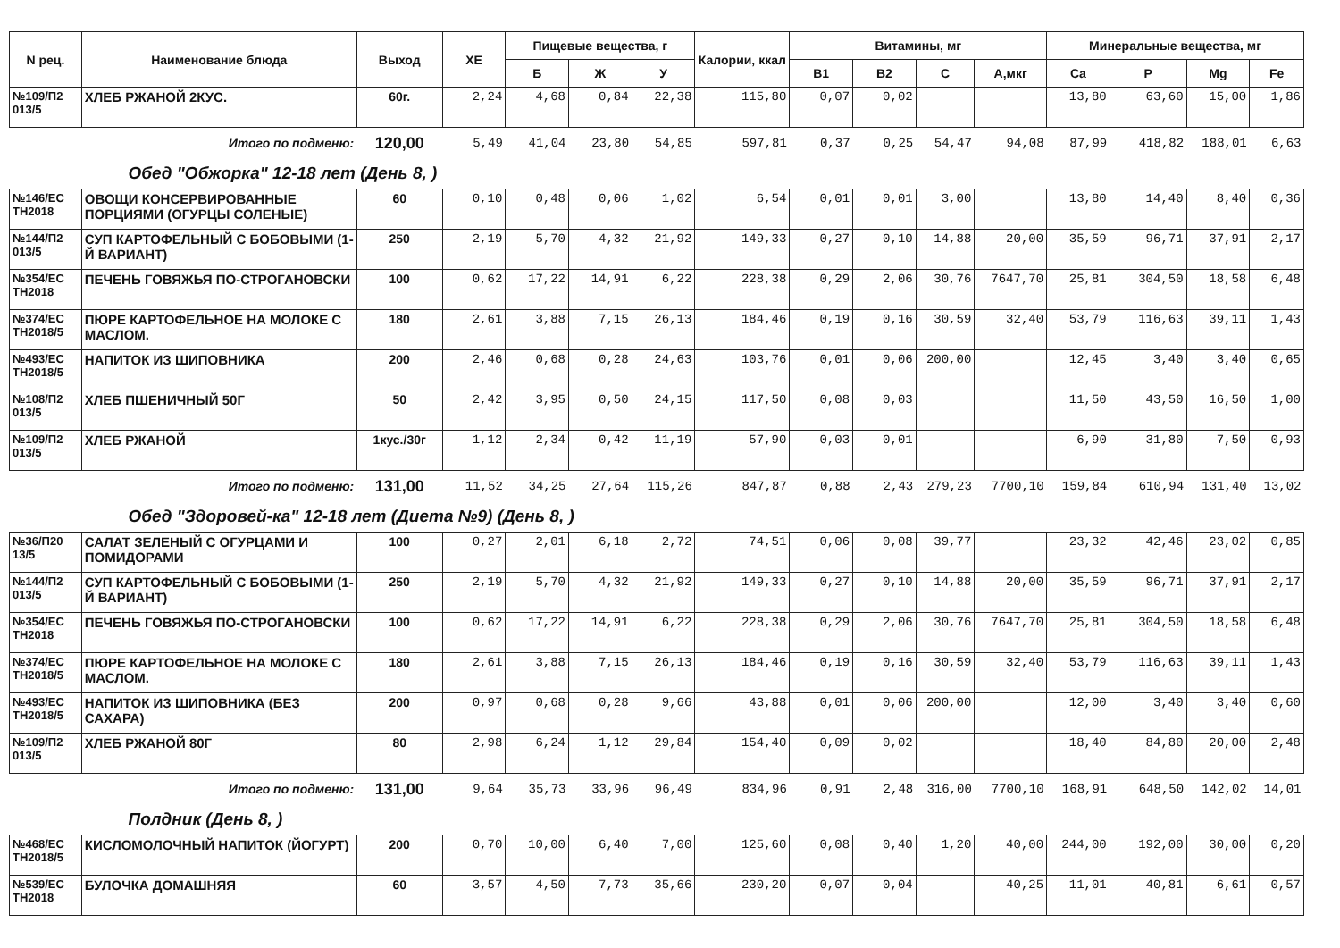| N рец. | Наименование блюда | Выход | ХЕ | Пищевые вещества, г | | | Калории, ккал | Витамины, мг | | | | Минеральные вещества, мг | | | |
| --- | --- | --- | --- | --- | --- | --- | --- | --- | --- | --- | --- | --- | --- | --- | --- |
| | | | | Б | Ж | У | | В1 | В2 | С | А,мкг | Ca | P | Mg | Fe |
| №109/П2 013/5 | ХЛЕБ РЖАНОЙ 2КУС. | 60г. | 2,24 | 4,68 | 0,84 | 22,38 | 115,80 | 0,07 | 0,02 | | | 13,80 | 63,60 | 15,00 | 1,86 |
| Итого по подменю: | | 120,00 | 5,49 | 41,04 | 23,80 | 54,85 | 597,81 | 0,37 | 0,25 | 54,47 | 94,08 | 87,99 | 418,82 | 188,01 | 6,63 |
| Обед "Обжорка" 12-18 лет (День 8, ) | | | | | | | | | | | | | | | |
| №146/ЕС ТН2018 | ОВОЩИ КОНСЕРВИРОВАННЫЕ ПОРЦИЯМИ (ОГУРЦЫ СОЛЕНЫЕ) | 60 | 0,10 | 0,48 | 0,06 | 1,02 | 6,54 | 0,01 | 0,01 | 3,00 | | 13,80 | 14,40 | 8,40 | 0,36 |
| №144/П2 013/5 | СУП КАРТОФЕЛЬНЫЙ С БОБОВЫМИ (1-Й ВАРИАНТ) | 250 | 2,19 | 5,70 | 4,32 | 21,92 | 149,33 | 0,27 | 0,10 | 14,88 | 20,00 | 35,59 | 96,71 | 37,91 | 2,17 |
| №354/ЕС ТН2018 | ПЕЧЕНЬ ГОВЯЖЬЯ ПО-СТРОГАНОВСКИ | 100 | 0,62 | 17,22 | 14,91 | 6,22 | 228,38 | 0,29 | 2,06 | 30,76 | 7647,70 | 25,81 | 304,50 | 18,58 | 6,48 |
| №374/ЕС ТН2018/5 | ПЮРЕ КАРТОФЕЛЬНОЕ НА МОЛОКЕ С МАСЛОМ. | 180 | 2,61 | 3,88 | 7,15 | 26,13 | 184,46 | 0,19 | 0,16 | 30,59 | 32,40 | 53,79 | 116,63 | 39,11 | 1,43 |
| №493/ЕС ТН2018/5 | НАПИТОК ИЗ ШИПОВНИКА | 200 | 2,46 | 0,68 | 0,28 | 24,63 | 103,76 | 0,01 | 0,06 | 200,00 | | 12,45 | 3,40 | 3,40 | 0,65 |
| №108/П2 013/5 | ХЛЕБ ПШЕНИЧНЫЙ 50Г | 50 | 2,42 | 3,95 | 0,50 | 24,15 | 117,50 | 0,08 | 0,03 | | | 11,50 | 43,50 | 16,50 | 1,00 |
| №109/П2 013/5 | ХЛЕБ РЖАНОЙ | 1кус./30г | 1,12 | 2,34 | 0,42 | 11,19 | 57,90 | 0,03 | 0,01 | | | 6,90 | 31,80 | 7,50 | 0,93 |
| Итого по подменю: | | 131,00 | 11,52 | 34,25 | 27,64 | 115,26 | 847,87 | 0,88 | 2,43 | 279,23 | 7700,10 | 159,84 | 610,94 | 131,40 | 13,02 |
| Обед "Здоровей-ка" 12-18 лет (Диета №9) (День 8, ) | | | | | | | | | | | | | | | |
| №36/П20 13/5 | САЛАТ ЗЕЛЕНЫЙ С ОГУРЦАМИ И ПОМИДОРАМИ | 100 | 0,27 | 2,01 | 6,18 | 2,72 | 74,51 | 0,06 | 0,08 | 39,77 | | 23,32 | 42,46 | 23,02 | 0,85 |
| №144/П2 013/5 | СУП КАРТОФЕЛЬНЫЙ С БОБОВЫМИ (1-Й ВАРИАНТ) | 250 | 2,19 | 5,70 | 4,32 | 21,92 | 149,33 | 0,27 | 0,10 | 14,88 | 20,00 | 35,59 | 96,71 | 37,91 | 2,17 |
| №354/ЕС ТН2018 | ПЕЧЕНЬ ГОВЯЖЬЯ ПО-СТРОГАНОВСКИ | 100 | 0,62 | 17,22 | 14,91 | 6,22 | 228,38 | 0,29 | 2,06 | 30,76 | 7647,70 | 25,81 | 304,50 | 18,58 | 6,48 |
| №374/ЕС ТН2018/5 | ПЮРЕ КАРТОФЕЛЬНОЕ НА МОЛОКЕ С МАСЛОМ. | 180 | 2,61 | 3,88 | 7,15 | 26,13 | 184,46 | 0,19 | 0,16 | 30,59 | 32,40 | 53,79 | 116,63 | 39,11 | 1,43 |
| №493/ЕС ТН2018/5 | НАПИТОК ИЗ ШИПОВНИКА (БЕЗ САХАРА) | 200 | 0,97 | 0,68 | 0,28 | 9,66 | 43,88 | 0,01 | 0,06 | 200,00 | | 12,00 | 3,40 | 3,40 | 0,60 |
| №109/П2 013/5 | ХЛЕБ РЖАНОЙ 80Г | 80 | 2,98 | 6,24 | 1,12 | 29,84 | 154,40 | 0,09 | 0,02 | | | 18,40 | 84,80 | 20,00 | 2,48 |
| Итого по подменю: | | 131,00 | 9,64 | 35,73 | 33,96 | 96,49 | 834,96 | 0,91 | 2,48 | 316,00 | 7700,10 | 168,91 | 648,50 | 142,02 | 14,01 |
| Полдник (День 8, ) | | | | | | | | | | | | | | | |
| №468/ЕС ТН2018/5 | КИСЛОМОЛОЧНЫЙ НАПИТОК (ЙОГУРТ) | 200 | 0,70 | 10,00 | 6,40 | 7,00 | 125,60 | 0,08 | 0,40 | 1,20 | 40,00 | 244,00 | 192,00 | 30,00 | 0,20 |
| №539/ЕС ТН2018 | БУЛОЧКА ДОМАШНЯЯ | 60 | 3,57 | 4,50 | 7,73 | 35,66 | 230,20 | 0,07 | 0,04 | | 40,25 | 11,01 | 40,81 | 6,61 | 0,57 |